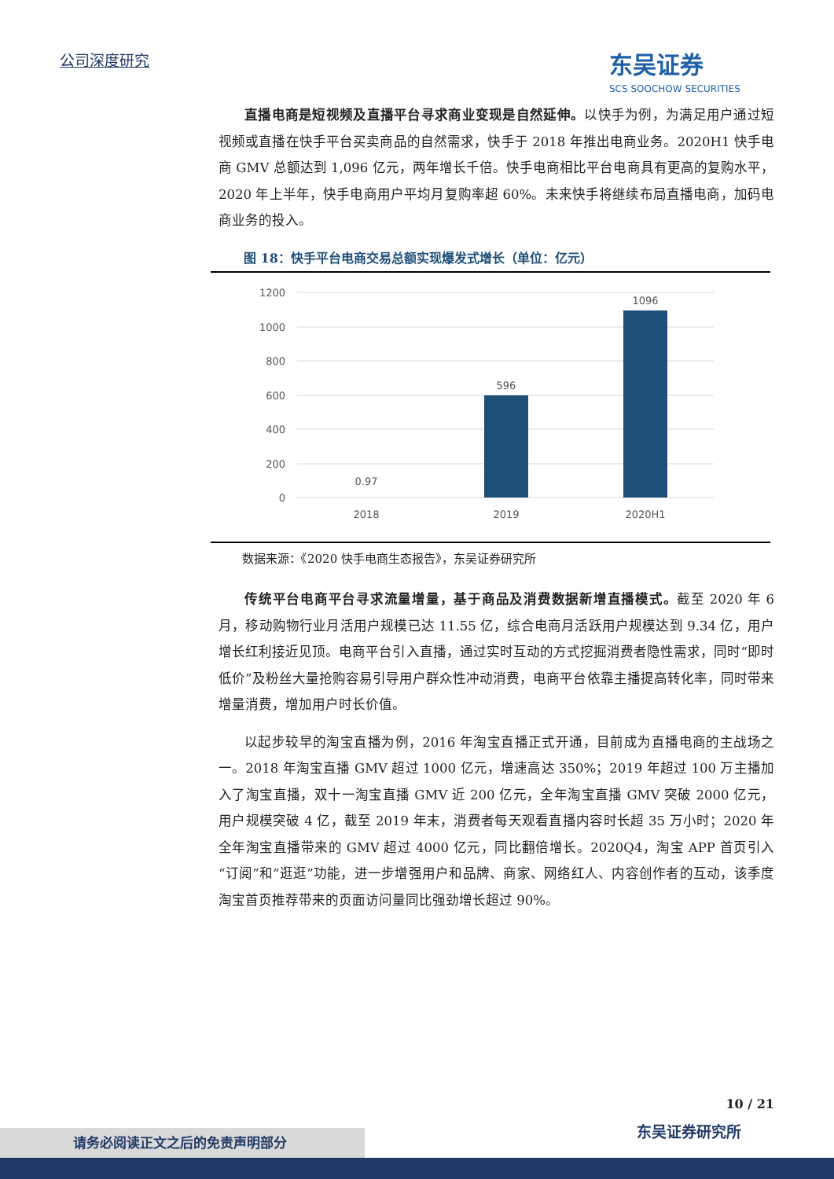公司深度研究 东吴证券
SCS SOOCHOW SECURITIES
直播电商是短视频及直播平台寻求商业变现是自然延伸。以快手为例，为满足用户通过短视频或直播在快手平台买卖商品的自然需求，快手于 2018 年推出电商业务。2020H1 快手电商 GMV 总额达到 1,096 亿元，两年增长千倍。快手电商相比平台电商具有更高的复购水平，2020 年上半年，快手电商用户平均月复购率超 60%。未来快手将继续布局直播电商，加码电商业务的投入。
图 18：快手平台电商交易总额实现爆发式增长（单位：亿元）
1200
1000
800
600
400
200
0
0.97
596
1096
2018
2019
2020H1
数据来源：《2020 快手电商生态报告》，东吴证券研究所
传统平台电商平台寻求流量增量，基于商品及消费数据新增直播模式。截至 2020 年 6 月，移动购物行业月活用户规模已达 11.55 亿，综合电商月活跃用户规模达到 9.34 亿，用户增长红利接近见顶。电商平台引入直播，通过实时互动的方式挖掘消费者隐性需求，同时“即时低价”及粉丝大量抢购容易引导用户群众性冲动消费，电商平台依靠主播提高转化率，同时带来增量消费，增加用户时长价值。
以起步较早的淘宝直播为例，2016 年淘宝直播正式开通，目前成为直播电商的主战场之一。2018 年淘宝直播 GMV 超过 1000 亿元，增速高达 350%；2019 年超过 100 万主播加入了淘宝直播，双十一淘宝直播 GMV 近 200 亿元，全年淘宝直播 GMV 突破 2000 亿元，用户规模突破 4 亿，截至 2019 年末，消费者每天观看直播内容时长超 35 万小时；2020 年全年淘宝直播带来的 GMV 超过 4000 亿元，同比翻倍增长。2020Q4，淘宝 APP 首页引入“订阅”和“逛逛”功能，进一步增强用户和品牌、商家、网络红人、内容创作者的互动，该季度淘宝首页推荐带来的页面访问量同比强劲增长超过 90%。
10 / 21
请务必阅读正文之后的免责声明部分 东吴证券研究所